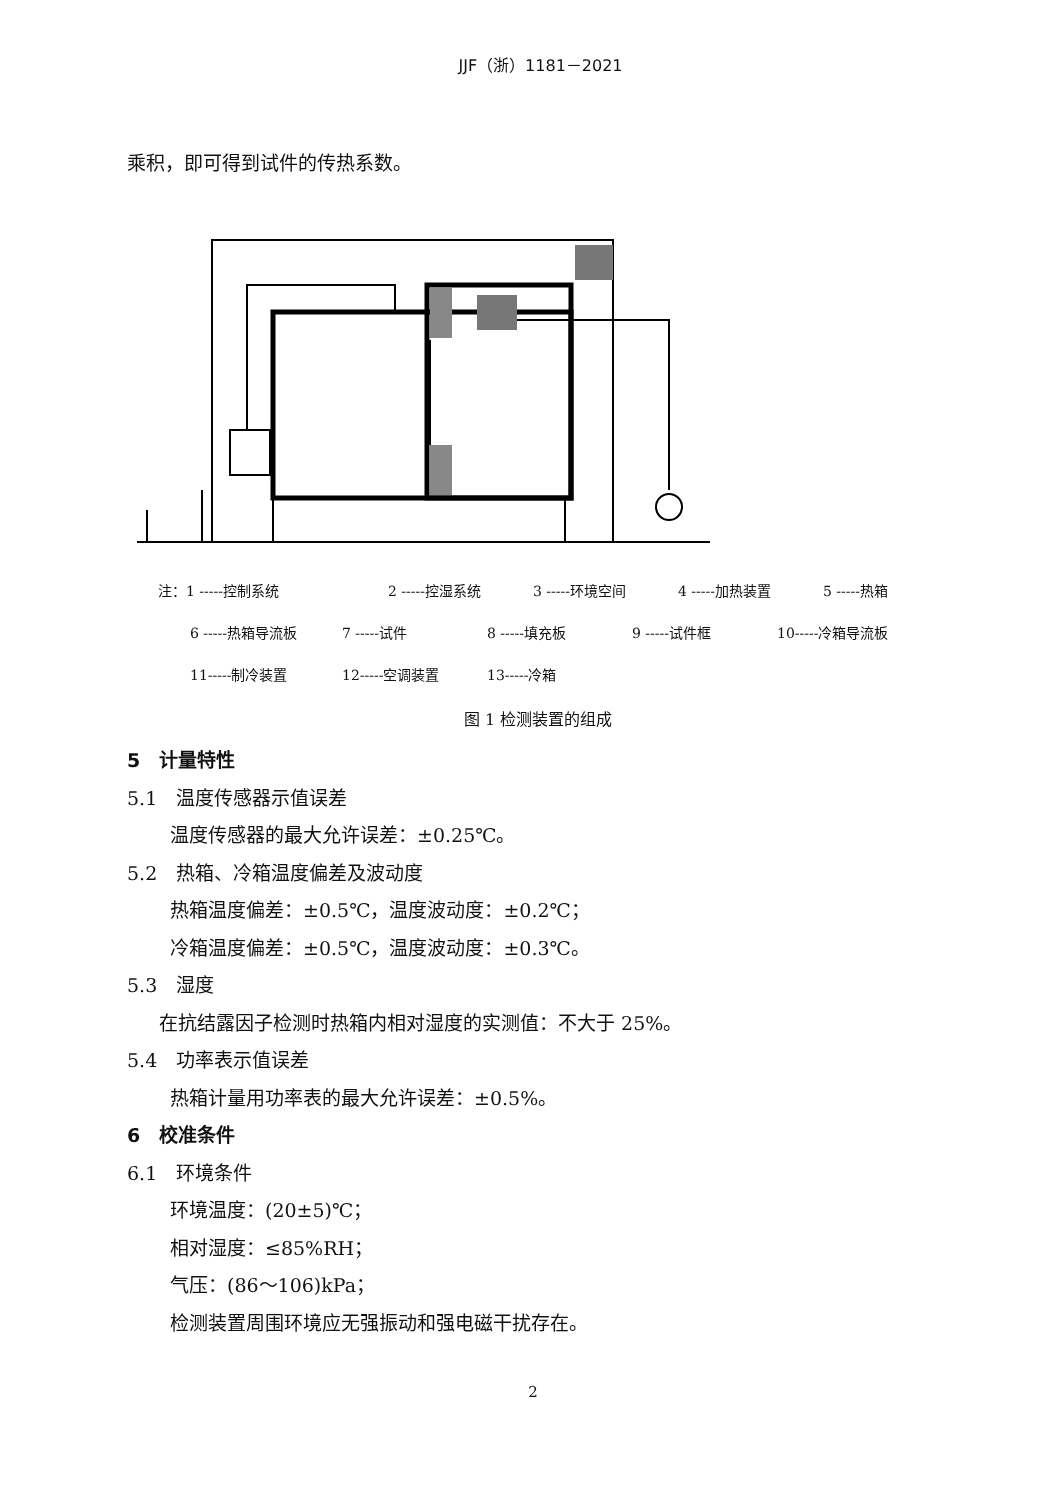JJF（浙）1181－2021
乘积，即可得到试件的传热系数。
注：1 -----控制系统 2 -----控湿系统 3 -----环境空间 4 -----加热装置 5 -----热箱
6 -----热箱导流板 7 -----试件 8 -----填充板 9 -----试件框 10-----冷箱导流板
11-----制冷装置 12-----空调装置 13-----冷箱
图 1 检测装置的组成
5　计量特性
5.1　温度传感器示值误差
温度传感器的最大允许误差：±0.25℃。
5.2　热箱、冷箱温度偏差及波动度
热箱温度偏差：±0.5℃，温度波动度：±0.2℃；
冷箱温度偏差：±0.5℃，温度波动度：±0.3℃。
5.3　湿度
在抗结露因子检测时热箱内相对湿度的实测值：不大于 25%。
5.4　功率表示值误差
热箱计量用功率表的最大允许误差：±0.5%。
6　校准条件
6.1　环境条件
环境温度：(20±5)℃；
相对湿度：≤85%RH；
气压：(86～106)kPa；
检测装置周围环境应无强振动和强电磁干扰存在。
2